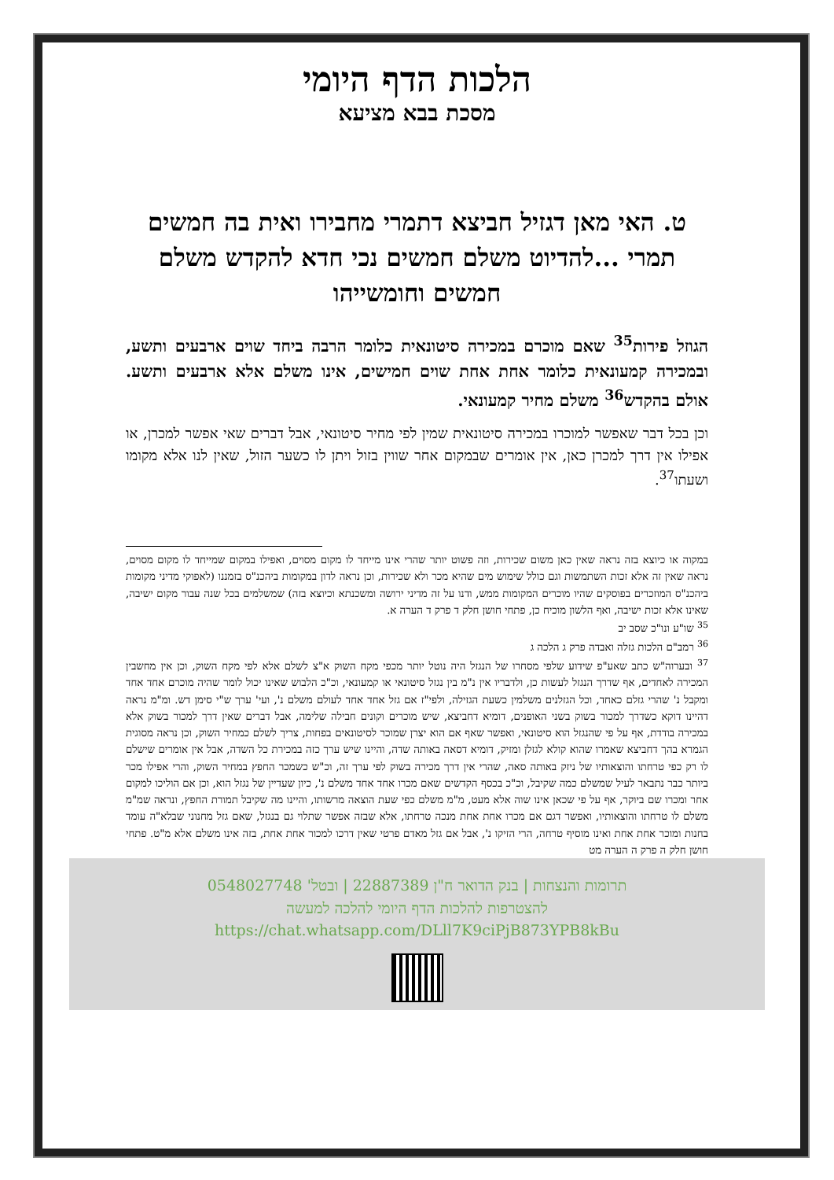הלכות הדף היומי
מסכת בבא מציעא
ט. האי מאן דגזיל חביצא דתמרי מחבירו ואית בה חמשים תמרי ...להדיוט משלם חמשים נכי חדא להקדש משלם חמשים וחומשייהו
הגוזל פירות<sup>35</sup> שאם מוכרם במכירה סיטונאית כלומר הרבה ביחד שוים ארבעים ותשע, ובמכירה קמעונאית כלומר אחת אחת שוים חמישים, אינו משלם אלא ארבעים ותשע. אולם בהקדש<sup>36</sup> משלם מחיר קמעונאי.
וכן בכל דבר שאפשר למוכרו במכירה סיטונאית שמין לפי מחיר סיטונאי, אבל דברים שאי אפשר למכרן, או אפילו אין דרך למכרן כאן, אין אומרים שבמקום אחר שווין בזול ויתן לו כשער הזול, שאין לנו אלא מקומו ושעתו<sup>37</sup>.
במקוה או כיוצא בזה נראה שאין כאן משום שכירות, וזה פשוט יותר שהרי אינו מייחד לו מקום מסוים, ואפילו במקום שמייחד לו מקום מסוים, נראה שאין זה אלא זכות השתמשות וגם כולל שימוש מים שהיא מכר ולא שכירות, וכן נראה לדון במקומות ביהכנ"ס בזמננו (לאפוקי מדיני מקומות ביהכנ"ס המוזכרים בפוסקים שהיו מוכרים המקומות ממש, ודנו על זה מדיני ירושה ומשכנתא וכיוצא בזה) שמשלמים בכל שנה עבור מקום ישיבה, שאינו אלא זכות ישיבה, ואף הלשון מוכיח כן, פתחי חושן חלק ד פרק ד הערה א.
<sup>35</sup> שו"ע ונו"כ שסב יב
<sup>36</sup> רמב"ם הלכות גזלה ואבדה פרק ג הלכה ג
<sup>37</sup> ובערוה"ש כתב שאע"פ שידוע שלפי מסחרו של הנגזל היה נוטל יותר מכפי מקח השוק א"צ לשלם אלא לפי מקח השוק, וכן אין מחשבין המכירה לאחדים, אף שדרך הנגזל לעשות כן, ולדבריו אין נ"מ בין נגזל סיטונאי או קמעונאי, וכ"כ הלבוש שאינו יכול לומר שהיה מוכרם אחד אחד ומקבל נ' שהרי גזלם כאחד, וכל הגזלנים משלמין כשעת הגזילה, ולפי"ז אם גזל אחד אחד לעולם משלם נ', ועי' ערך ש"י סימן דש. ומ"מ נראה דהיינו דוקא כשדרך למכור בשוק בשני האופנים, דומיא דחביצא, שיש מוכרים וקונים חבילה שלימה, אבל דברים שאין דרך למכור בשוק אלא במכירה בודדת, אף על פי שהנגזל הוא סיטונאי, ואפשר שאף אם הוא יצרן שמוכר לסיטונאים בפחות, צריך לשלם כמחיר השוק, וכן נראה מסוגית הגמרא בהך דחביצא שאמרו שהוא קולא לגזלן ומזיק, דומיא דסאה באותה שדה, והיינו שיש ערך כזה במכירת כל השדה, אבל אין אומרים שישלם לו רק כפי טרחתו והוצאותיו של ניזק באותה סאה, שהרי אין דרך מכירה בשוק לפי ערך זה, וכ"ש כשמכר החפץ במחיר השוק, והרי אפילו מכר ביותר כבר נתבאר לעיל שמשלם כמה שקיבל, וכ"כ בכסף הקדשים שאם מכרו אחד אחד משלם נ', כיון שעדיין של נגזל הוא, וכן אם הוליכו למקום אחר ומכרו שם ביוקר, אף על פי שכאן אינו שוה אלא מעט, מ"מ משלם כפי שעת הוצאה מרשותו, והיינו מה שקיבל תמורת החפץ, ונראה שמ"מ משלם לו טרחתו והוצאותיו, ואפשר דגם אם מכרו אחת אחת מנכה טרחתו, אלא שבזה אפשר שתלוי גם בנגזל, שאם גזל מחנוני שבלא"ה עומד בחנות ומוכר אחת אחת ואינו מוסיף טרחה, הרי הזיקו נ', אבל אם גזל מאדם פרטי שאין דרכו למכור אחת אחת, בזה אינו משלם אלא מ"ט. פתחי חושן חלק ה פרק ה הערה מט
תרומות והנצחות | בנק הדואר ח"ן 22887389 | ובטל' 0548027748
להצטרפות להלכות הדף היומי להלכה למעשה
https://chat.whatsapp.com/DLll7K9ciPjB873YPB8kBu